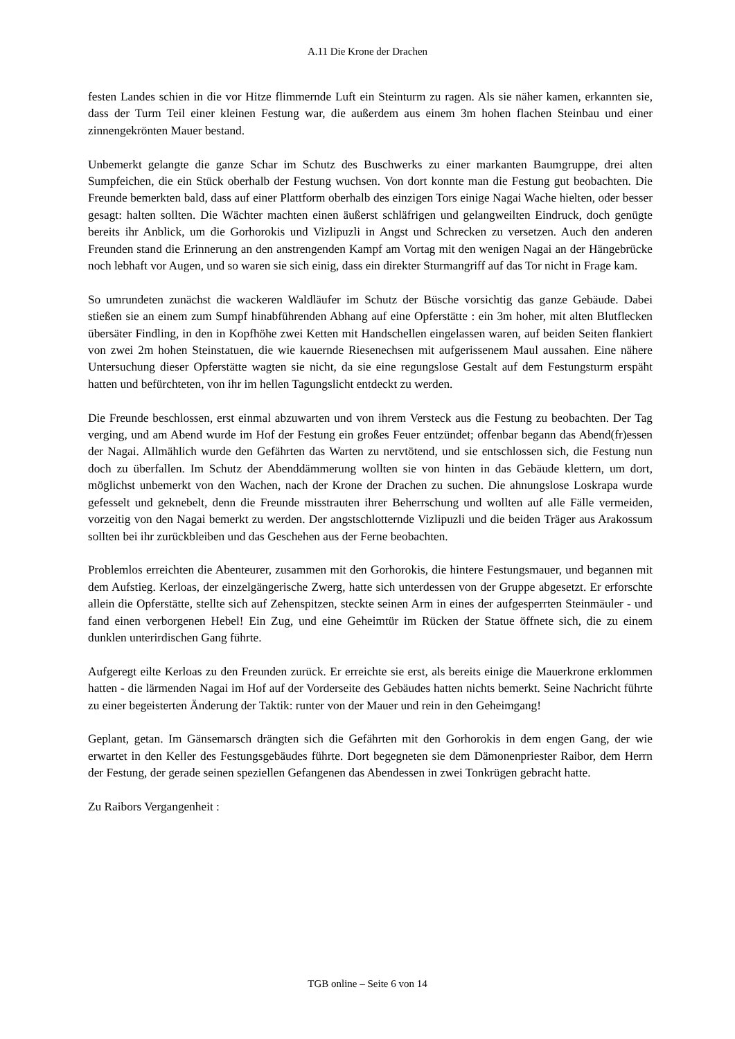A.11 Die Krone der Drachen
festen Landes schien in die vor Hitze flimmernde Luft ein Steinturm zu ragen. Als sie näher kamen, erkannten sie, dass der Turm Teil einer kleinen Festung war, die außerdem aus einem 3m hohen flachen Steinbau und einer zinnengekrönten Mauer bestand.
Unbemerkt gelangte die ganze Schar im Schutz des Buschwerks zu einer markanten Baumgruppe, drei alten Sumpfeichen, die ein Stück oberhalb der Festung wuchsen. Von dort konnte man die Festung gut beobachten. Die Freunde bemerkten bald, dass auf einer Plattform oberhalb des einzigen Tors einige Nagai Wache hielten, oder besser gesagt: halten sollten. Die Wächter machten einen äußerst schläfrigen und gelangweilten Eindruck, doch genügte bereits ihr Anblick, um die Gorhorokis und Vizlipuzli in Angst und Schrecken zu versetzen. Auch den anderen Freunden stand die Erinnerung an den anstrengenden Kampf am Vortag mit den wenigen Nagai an der Hängebrücke noch lebhaft vor Augen, und so waren sie sich einig, dass ein direkter Sturmangriff auf das Tor nicht in Frage kam.
So umrundeten zunächst die wackeren Waldläufer im Schutz der Büsche vorsichtig das ganze Gebäude. Dabei stießen sie an einem zum Sumpf hinabführenden Abhang auf eine Opferstätte : ein 3m hoher, mit alten Blutflecken übersäter Findling, in den in Kopfhöhe zwei Ketten mit Handschellen eingelassen waren, auf beiden Seiten flankiert von zwei 2m hohen Steinstatuen, die wie kauernde Riesenechsen mit aufgerissenem Maul aussahen. Eine nähere Untersuchung dieser Opferstätte wagten sie nicht, da sie eine regungslose Gestalt auf dem Festungsturm erspäht hatten und befürchteten, von ihr im hellen Tagungslicht entdeckt zu werden.
Die Freunde beschlossen, erst einmal abzuwarten und von ihrem Versteck aus die Festung zu beobachten. Der Tag verging, und am Abend wurde im Hof der Festung ein großes Feuer entzündet; offenbar begann das Abend(fr)essen der Nagai. Allmählich wurde den Gefährten das Warten zu nervtötend, und sie entschlossen sich, die Festung nun doch zu überfallen. Im Schutz der Abenddämmerung wollten sie von hinten in das Gebäude klettern, um dort, möglichst unbemerkt von den Wachen, nach der Krone der Drachen zu suchen. Die ahnungslose Loskrapa wurde gefesselt und geknebelt, denn die Freunde misstrauten ihrer Beherrschung und wollten auf alle Fälle vermeiden, vorzeitig von den Nagai bemerkt zu werden. Der angstschlotternde Vizlipuzli und die beiden Träger aus Arakossum sollten bei ihr zurückbleiben und das Geschehen aus der Ferne beobachten.
Problemlos erreichten die Abenteurer, zusammen mit den Gorhorokis, die hintere Festungsmauer, und begannen mit dem Aufstieg. Kerloas, der einzelgängerische Zwerg, hatte sich unterdessen von der Gruppe abgesetzt. Er erforschte allein die Opferstätte, stellte sich auf Zehenspitzen, steckte seinen Arm in eines der aufgesperrten Steinmäuler - und fand einen verborgenen Hebel! Ein Zug, und eine Geheimtür im Rücken der Statue öffnete sich, die zu einem dunklen unterirdischen Gang führte.
Aufgeregt eilte Kerloas zu den Freunden zurück. Er erreichte sie erst, als bereits einige die Mauerkrone erklommen hatten - die lärmenden Nagai im Hof auf der Vorderseite des Gebäudes hatten nichts bemerkt. Seine Nachricht führte zu einer begeisterten Änderung der Taktik: runter von der Mauer und rein in den Geheimgang!
Geplant, getan. Im Gänsemarsch drängten sich die Gefährten mit den Gorhorokis in dem engen Gang, der wie erwartet in den Keller des Festungsgebäudes führte. Dort begegneten sie dem Dämonenpriester Raibor, dem Herrn der Festung, der gerade seinen speziellen Gefangenen das Abendessen in zwei Tonkrügen gebracht hatte.
Zu Raibors Vergangenheit :
TGB online – Seite 6 von 14